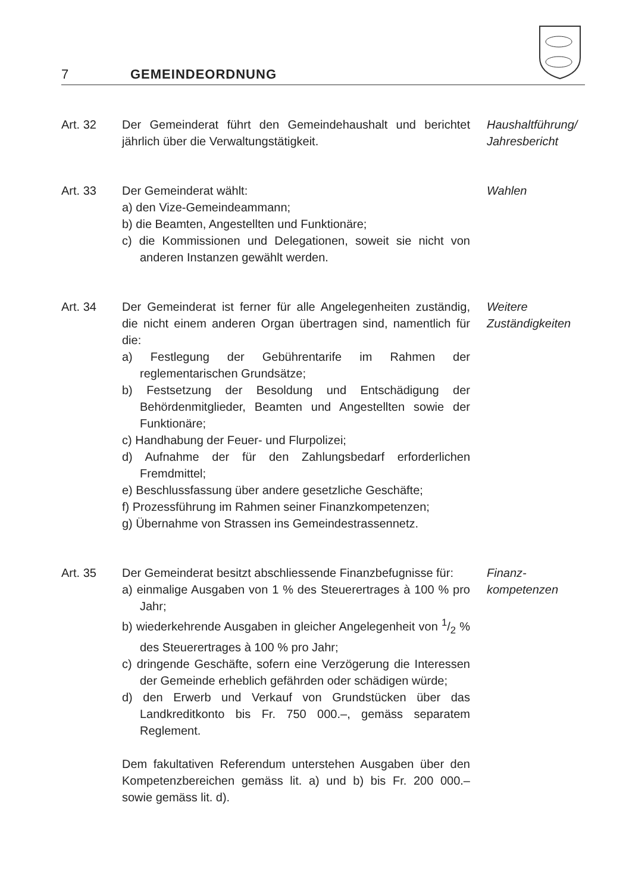7 GEMEINDEORDNUNG
Art. 32 Der Gemeinderat führt den Gemeindehaushalt und be­richtet jährlich über die Verwaltungstätigkeit.
Haushaltführung/
Jahresbericht
Art. 33 Der Gemeinderat wählt:
a) den Vize-Gemeindeammann;
b) die Beamten, Angestellten und Funktionäre;
c) die Kommissionen und Delegationen, soweit sie nicht von anderen Instanzen gewählt werden.
Wahlen
Art. 34 Der Gemeinderat ist ferner für alle Angelegenheiten zuständig, die nicht einem anderen Organ übertragen sind, namentlich für die:
a) Festlegung der Gebührentarife im Rahmen der reglementarischen Grundsätze;
b) Festsetzung der Besoldung und Entschädigung der Behördenmitglieder, Beamten und Angestellten sowie der Funktionäre;
c) Handhabung der Feuer- und Flurpolizei;
d) Aufnahme der für den Zahlungsbedarf erforderlichen Fremdmittel;
e) Beschlussfassung über andere gesetzliche Geschäfte;
f) Prozessführung im Rahmen seiner Finanzkompetenzen;
g) Übernahme von Strassen ins Gemeindestrassennetz.
Weitere
Zuständigkeiten
Art. 35 Der Gemeinderat besitzt abschliessende Finanzbefug­nisse für:
a) einmalige Ausgaben von 1 % des Steuerertrages à 100 % pro Jahr;
b) wiederkehrende Ausgaben in gleicher Angelegenheit von 1/2 % des Steuerertrages à 100 % pro Jahr;
c) dringende Geschäfte, sofern eine Verzögerung die Interessen der Gemeinde erheblich gefährden oder schädigen würde;
d) den Erwerb und Verkauf von Grundstücken über das Landkreditkonto bis Fr. 750 000.–, gemäss separatem Reglement.
Dem fakultativen Referendum unterstehen Ausgaben über den Kompetenzbereichen gemäss lit. a) und b) bis Fr. 200 000.– sowie gemäss lit. d).
Finanz-
kompetenzen